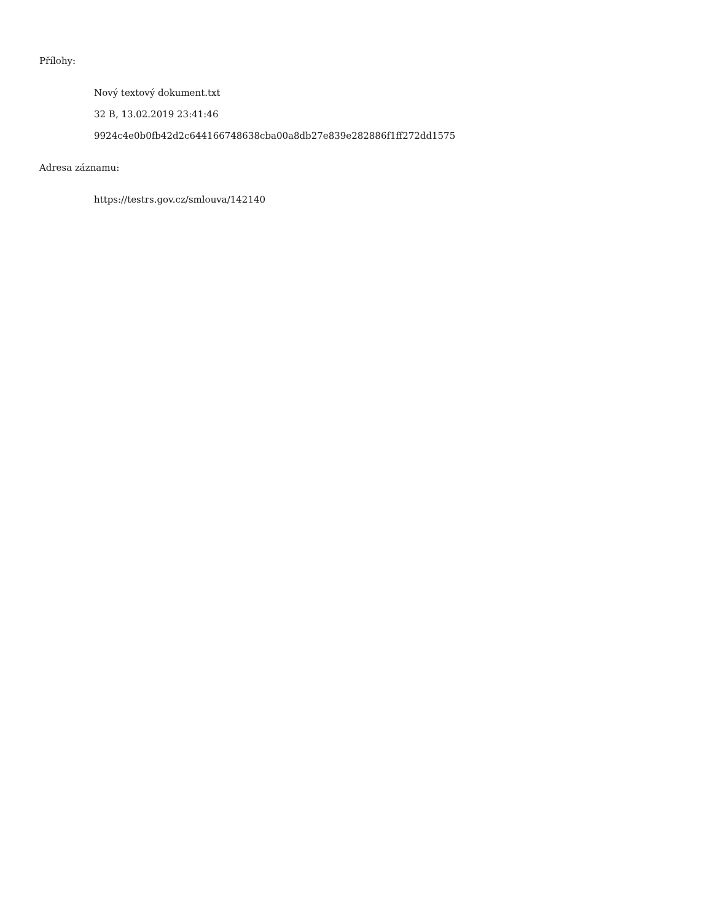Přílohy:
Nový textový dokument.txt
32 B, 13.02.2019 23:41:46
9924c4e0b0fb42d2c644166748638cba00a8db27e839e282886f1ff272dd1575
Adresa záznamu:
https://testrs.gov.cz/smlouva/142140